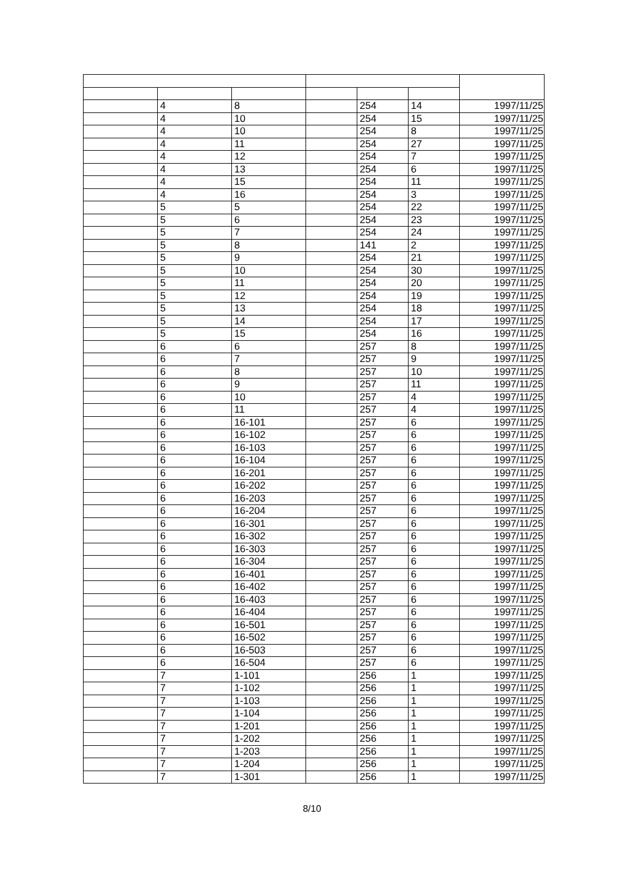| | 4 | 8 | | 254 | 14 | 1997/11/25 |
| | 4 | 10 | | 254 | 15 | 1997/11/25 |
| | 4 | 10 | | 254 | 8 | 1997/11/25 |
| | 4 | 11 | | 254 | 27 | 1997/11/25 |
| | 4 | 12 | | 254 | 7 | 1997/11/25 |
| | 4 | 13 | | 254 | 6 | 1997/11/25 |
| | 4 | 15 | | 254 | 11 | 1997/11/25 |
| | 4 | 16 | | 254 | 3 | 1997/11/25 |
| | 5 | 5 | | 254 | 22 | 1997/11/25 |
| | 5 | 6 | | 254 | 23 | 1997/11/25 |
| | 5 | 7 | | 254 | 24 | 1997/11/25 |
| | 5 | 8 | | 141 | 2 | 1997/11/25 |
| | 5 | 9 | | 254 | 21 | 1997/11/25 |
| | 5 | 10 | | 254 | 30 | 1997/11/25 |
| | 5 | 11 | | 254 | 20 | 1997/11/25 |
| | 5 | 12 | | 254 | 19 | 1997/11/25 |
| | 5 | 13 | | 254 | 18 | 1997/11/25 |
| | 5 | 14 | | 254 | 17 | 1997/11/25 |
| | 5 | 15 | | 254 | 16 | 1997/11/25 |
| | 6 | 6 | | 257 | 8 | 1997/11/25 |
| | 6 | 7 | | 257 | 9 | 1997/11/25 |
| | 6 | 8 | | 257 | 10 | 1997/11/25 |
| | 6 | 9 | | 257 | 11 | 1997/11/25 |
| | 6 | 10 | | 257 | 4 | 1997/11/25 |
| | 6 | 11 | | 257 | 4 | 1997/11/25 |
| | 6 | 16-101 | | 257 | 6 | 1997/11/25 |
| | 6 | 16-102 | | 257 | 6 | 1997/11/25 |
| | 6 | 16-103 | | 257 | 6 | 1997/11/25 |
| | 6 | 16-104 | | 257 | 6 | 1997/11/25 |
| | 6 | 16-201 | | 257 | 6 | 1997/11/25 |
| | 6 | 16-202 | | 257 | 6 | 1997/11/25 |
| | 6 | 16-203 | | 257 | 6 | 1997/11/25 |
| | 6 | 16-204 | | 257 | 6 | 1997/11/25 |
| | 6 | 16-301 | | 257 | 6 | 1997/11/25 |
| | 6 | 16-302 | | 257 | 6 | 1997/11/25 |
| | 6 | 16-303 | | 257 | 6 | 1997/11/25 |
| | 6 | 16-304 | | 257 | 6 | 1997/11/25 |
| | 6 | 16-401 | | 257 | 6 | 1997/11/25 |
| | 6 | 16-402 | | 257 | 6 | 1997/11/25 |
| | 6 | 16-403 | | 257 | 6 | 1997/11/25 |
| | 6 | 16-404 | | 257 | 6 | 1997/11/25 |
| | 6 | 16-501 | | 257 | 6 | 1997/11/25 |
| | 6 | 16-502 | | 257 | 6 | 1997/11/25 |
| | 6 | 16-503 | | 257 | 6 | 1997/11/25 |
| | 6 | 16-504 | | 257 | 6 | 1997/11/25 |
| | 7 | 1-101 | | 256 | 1 | 1997/11/25 |
| | 7 | 1-102 | | 256 | 1 | 1997/11/25 |
| | 7 | 1-103 | | 256 | 1 | 1997/11/25 |
| | 7 | 1-104 | | 256 | 1 | 1997/11/25 |
| | 7 | 1-201 | | 256 | 1 | 1997/11/25 |
| | 7 | 1-202 | | 256 | 1 | 1997/11/25 |
| | 7 | 1-203 | | 256 | 1 | 1997/11/25 |
| | 7 | 1-204 | | 256 | 1 | 1997/11/25 |
| | 7 | 1-301 | | 256 | 1 | 1997/11/25 |
8/10